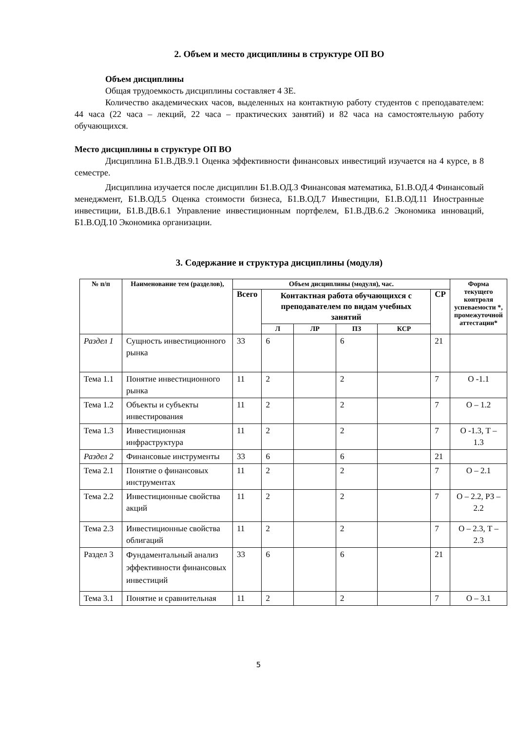2. Объем и место дисциплины в структуре ОП ВО
Объем дисциплины
Общая трудоемкость дисциплины составляет 4 ЗЕ.
Количество академических часов, выделенных на контактную работу студентов с преподавателем: 44 часа (22 часа – лекций, 22 часа – практических занятий) и 82 часа на самостоятельную работу обучающихся.
Место дисциплины в структуре ОП ВО
Дисциплина Б1.В.ДВ.9.1 Оценка эффективности финансовых инвестиций изучается на 4 курсе, в 8 семестре.
Дисциплина изучается после дисциплин Б1.В.ОД.3 Финансовая математика, Б1.В.ОД.4 Финансовый менеджмент, Б1.В.ОД.5 Оценка стоимости бизнеса, Б1.В.ОД.7 Инвестиции, Б1.В.ОД.11 Иностранные инвестиции, Б1.В.ДВ.6.1 Управление инвестиционным портфелем, Б1.В.ДВ.6.2 Экономика инноваций, Б1.В.ОД.10 Экономика организации.
3. Содержание и структура дисциплины (модуля)
| № п/п | Наименование тем (разделов), | Объем дисциплины (модуля), час. | | | | | | Форма текущего контроля успеваемости *, промежуточной аттестации* |
| --- | --- | --- | --- | --- | --- | --- | --- | --- |
| | | Всего | Контактная работа обучающихся с преподавателем по видам учебных занятий | | | | СР | |
| | | | Л | ЛР | ПЗ | КСР | | |
| Раздел 1 | Сущность инвестиционного рынка | 33 | 6 | | 6 | | 21 | |
| Тема 1.1 | Понятие инвестиционного рынка | 11 | 2 | | 2 | | 7 | О -1.1 |
| Тема 1.2 | Объекты и субъекты инвестирования | 11 | 2 | | 2 | | 7 | О – 1.2 |
| Тема 1.3 | Инвестиционная инфраструктура | 11 | 2 | | 2 | | 7 | О -1.3, Т – 1.3 |
| Раздел 2 | Финансовые инструменты | 33 | 6 | | 6 | | 21 | |
| Тема 2.1 | Понятие о финансовых инструментах | 11 | 2 | | 2 | | 7 | О – 2.1 |
| Тема 2.2 | Инвестиционные свойства акций | 11 | 2 | | 2 | | 7 | О – 2.2, РЗ – 2.2 |
| Тема 2.3 | Инвестиционные свойства облигаций | 11 | 2 | | 2 | | 7 | О – 2.3, Т – 2.3 |
| Раздел 3 | Фундаментальный анализ эффективности финансовых инвестиций | 33 | 6 | | 6 | | 21 | |
| Тема 3.1 | Понятие и сравнительная | 11 | 2 | | 2 | | 7 | О – 3.1 |
5